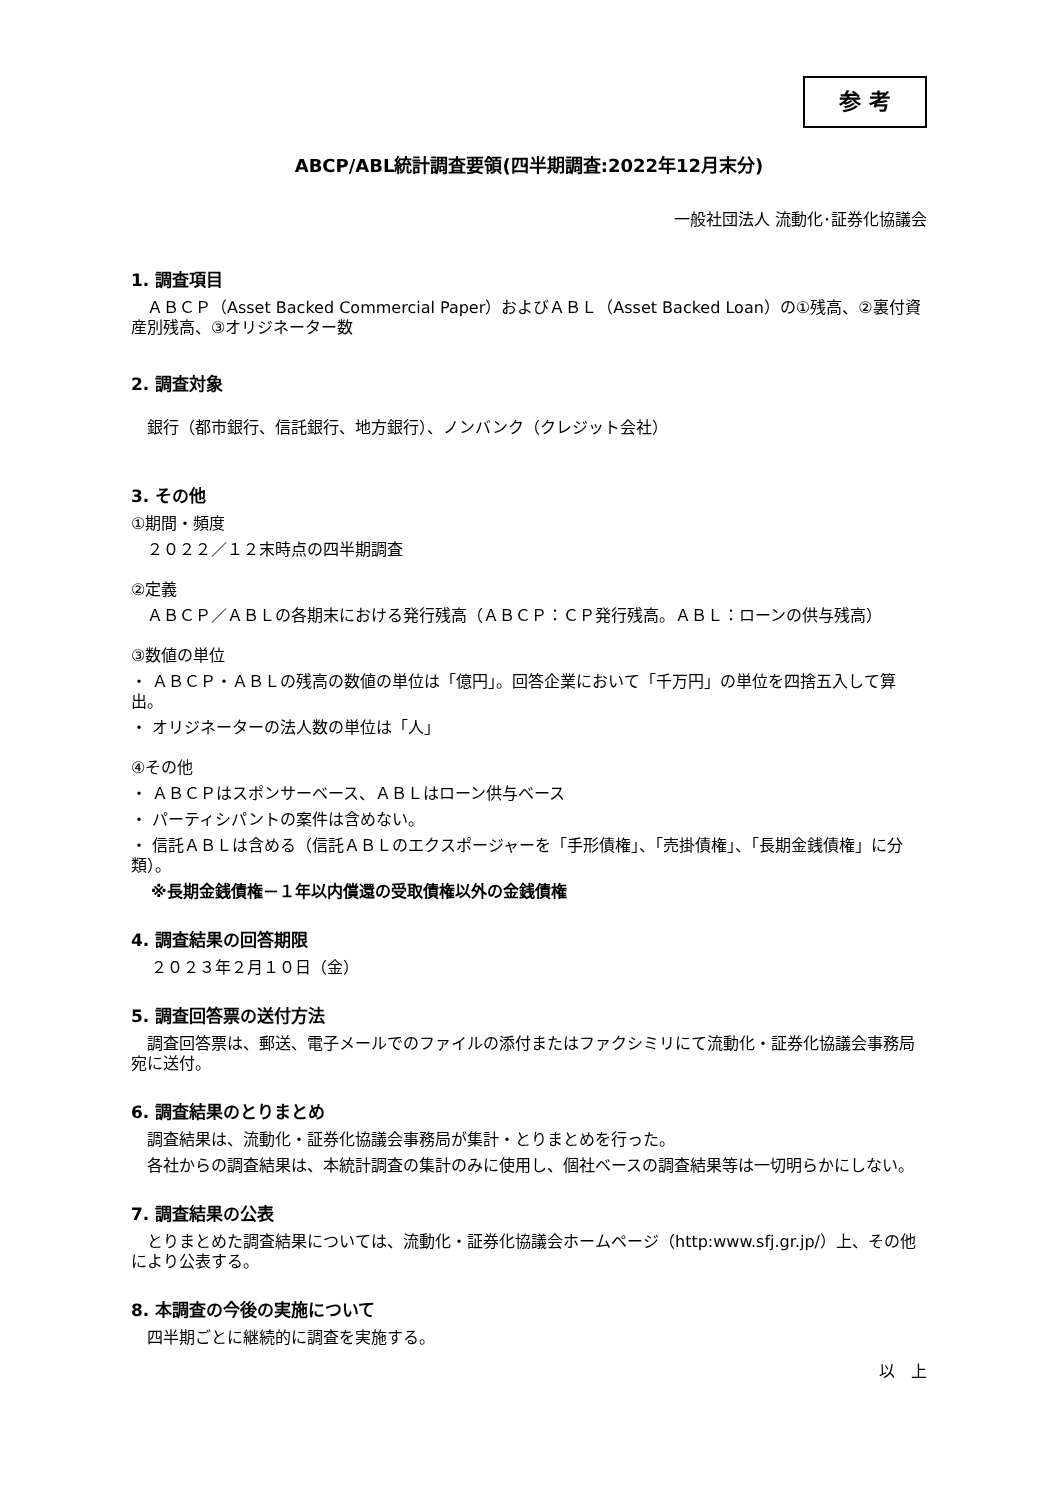参 考
ABCP/ABL統計調査要領(四半期調査:2022年12月末分)
一般社団法人 流動化･証券化協議会
1. 調査項目
　ＡＢＣＰ（Asset Backed Commercial Paper）およびＡＢＬ（Asset Backed Loan）の①残高、②裏付資産別残高、③オリジネーター数
2. 調査対象
　銀行（都市銀行、信託銀行、地方銀行）、ノンバンク（クレジット会社）
3. その他
①期間・頻度
　２０２２／１２末時点の四半期調査
②定義
　ＡＢＣＰ／ＡＢＬの各期末における発行残高（ＡＢＣＰ：ＣＰ発行残高。ＡＢＬ：ローンの供与残高）
③数値の単位
・ ＡＢＣＰ・ＡＢＬの残高の数値の単位は「億円」。回答企業において「千万円」の単位を四捨五入して算出。
・ オリジネーターの法人数の単位は「人」
④その他
・ ＡＢＣＰはスポンサーベース、ＡＢＬはローン供与ベース
・ パーティシパントの案件は含めない。
・ 信託ＡＢＬは含める（信託ＡＢＬのエクスポージャーを「手形債権」、「売掛債権」、「長期金銭債権」に分類）。
※長期金銭債権－１年以内償還の受取債権以外の金銭債権
4. 調査結果の回答期限
２０２３年２月１０日（金）
5. 調査回答票の送付方法
　調査回答票は、郵送、電子メールでのファイルの添付またはファクシミリにて流動化・証券化協議会事務局宛に送付。
6. 調査結果のとりまとめ
　調査結果は、流動化・証券化協議会事務局が集計・とりまとめを行った。
　各社からの調査結果は、本統計調査の集計のみに使用し、個社ベースの調査結果等は一切明らかにしない。
7. 調査結果の公表
　とりまとめた調査結果については、流動化・証券化協議会ホームページ（http:www.sfj.gr.jp/）上、その他により公表する。
8. 本調査の今後の実施について
　四半期ごとに継続的に調査を実施する。
以　上